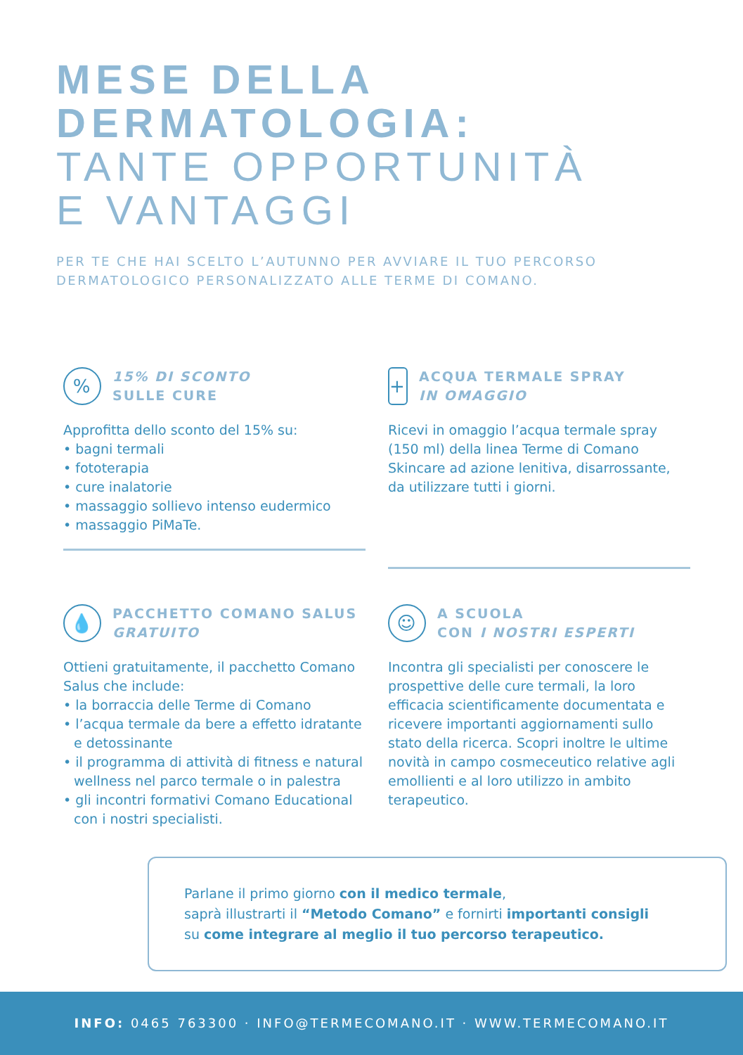MESE DELLA
DERMATOLOGIA:
TANTE OPPORTUNITÀ
E VANTAGGI
PER TE CHE HAI SCELTO L’AUTUNNO PER AVVIARE IL TUO PERCORSO
DERMATOLOGICO PERSONALIZZATO ALLE TERME DI COMANO.
%
15% DI SCONTO
SULLE CURE
Approfitta dello sconto del 15% su:
• bagni termali
• fototerapia
• cure inalatorie
• massaggio sollievo intenso eudermico
• massaggio PiMaTe.
+
ACQUA TERMALE SPRAY
IN OMAGGIO
Ricevi in omaggio l’acqua termale spray (150 ml) della linea Terme di Comano Skincare ad azione lenitiva, disarrossante, da utilizzare tutti i giorni.
💧
PACCHETTO COMANO SALUS
GRATUITO
Ottieni gratuitamente, il pacchetto Comano Salus che include:
• la borraccia delle Terme di Comano
• l’acqua termale da bere a effetto idratante e detossinante
• il programma di attività di fitness e natural wellness nel parco termale o in palestra
• gli incontri formativi Comano Educational con i nostri specialisti.
☺
A SCUOLA
CON I NOSTRI ESPERTI
Incontra gli specialisti per conoscere le prospettive delle cure termali, la loro efficacia scientificamente documentata e ricevere importanti aggiornamenti sullo stato della ricerca. Scopri inoltre le ultime novità in campo cosmeceutico relative agli emollienti e al loro utilizzo in ambito terapeutico.
Parlane il primo giorno con il medico termale,
saprà illustrarti il “Metodo Comano” e fornirti importanti consigli
su come integrare al meglio il tuo percorso terapeutico.
INFO: 0465 763300 · INFO@TERMECOMANO.IT · WWW.TERMECOMANO.IT